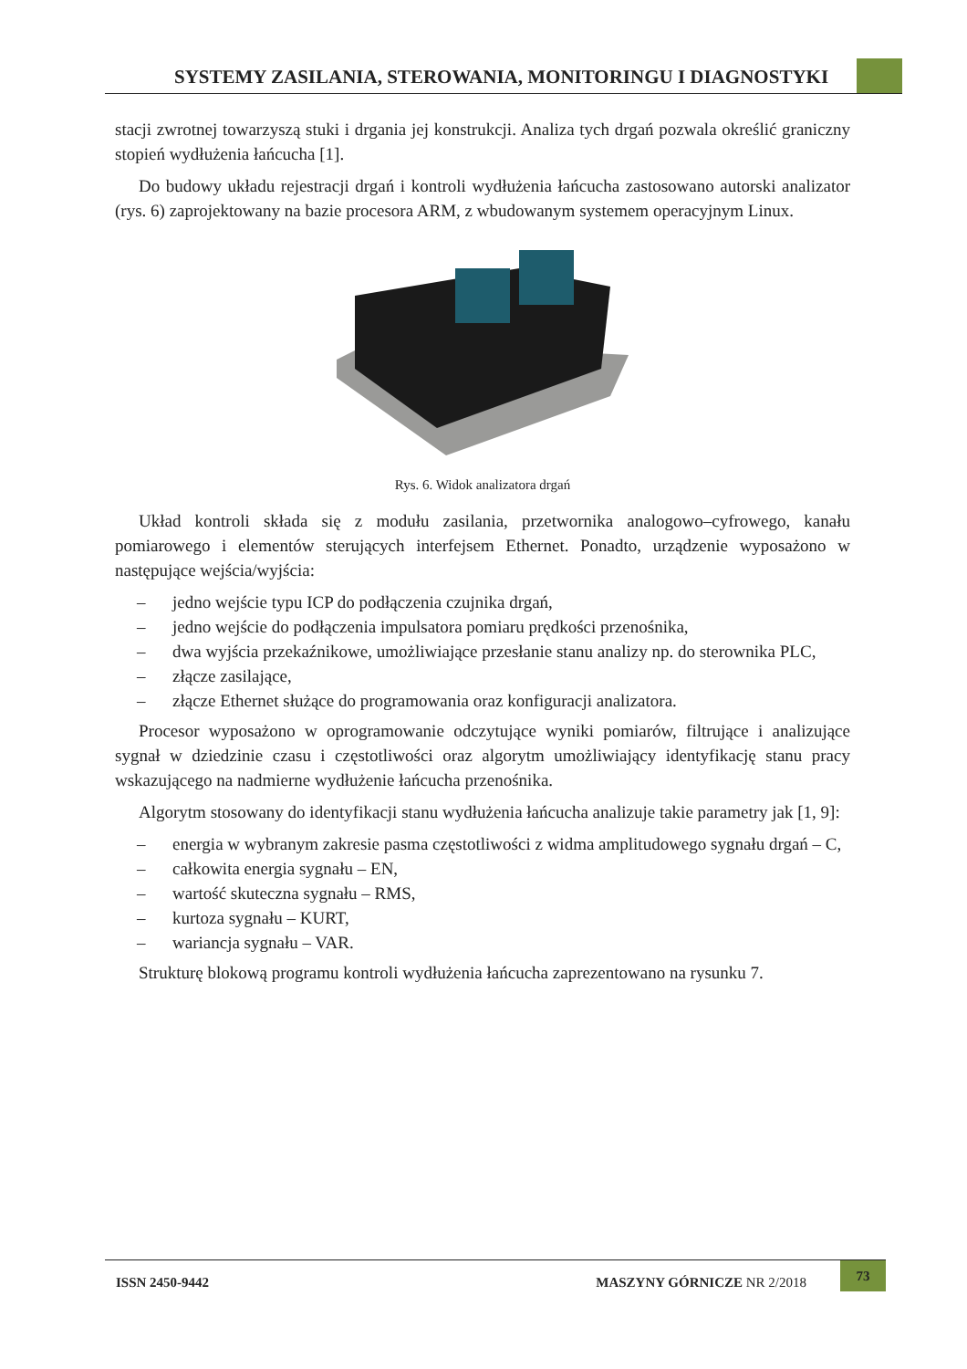SYSTEMY ZASILANIA, STEROWANIA, MONITORINGU I DIAGNOSTYKI
stacji zwrotnej towarzyszą stuki i drgania jej konstrukcji. Analiza tych drgań pozwala określić graniczny stopień wydłużenia łańcucha [1].
Do budowy układu rejestracji drgań i kontroli wydłużenia łańcucha zastosowano autorski analizator (rys. 6) zaprojektowany na bazie procesora ARM, z wbudowanym systemem operacyjnym Linux.
Rys. 6. Widok analizatora drgań
Układ kontroli składa się z modułu zasilania, przetwornika analogowo–cyfrowego, kanału pomiarowego i elementów sterujących interfejsem Ethernet. Ponadto, urządzenie wyposażono w następujące wejścia/wyjścia:
– jedno wejście typu ICP do podłączenia czujnika drgań,
– jedno wejście do podłączenia impulsatora pomiaru prędkości przenośnika,
– dwa wyjścia przekaźnikowe, umożliwiające przesłanie stanu analizy np. do sterownika PLC,
– złącze zasilające,
– złącze Ethernet służące do programowania oraz konfiguracji analizatora.
Procesor wyposażono w oprogramowanie odczytujące wyniki pomiarów, filtrujące i analizujące sygnał w dziedzinie czasu i częstotliwości oraz algorytm umożliwiający identyfikację stanu pracy wskazującego na nadmierne wydłużenie łańcucha przenośnika.
Algorytm stosowany do identyfikacji stanu wydłużenia łańcucha analizuje takie parametry jak [1, 9]:
– energia w wybranym zakresie pasma częstotliwości z widma amplitudowego sygnału drgań – C,
– całkowita energia sygnału – EN,
– wartość skuteczna sygnału – RMS,
– kurtoza sygnału – KURT,
– wariancja sygnału – VAR.
Strukturę blokową programu kontroli wydłużenia łańcucha zaprezentowano na rysunku 7.
ISSN 2450-9442 MASZYNY GÓRNICZE NR 2/2018
73